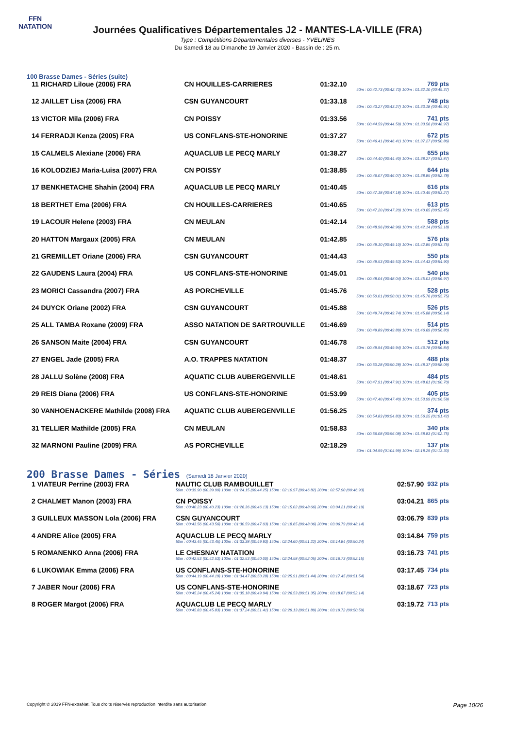FFN
NATATION
Journées Qualificatives Départementales J2 - MANTES-LA-VILLE (FRA)
Type : Compétitions Départementales diverses - YVELINES
Du Samedi 18 au Dimanche 19 Janvier 2020 - Bassin de : 25 m.
100 Brasse Dames - Séries (suite)
| 11 RICHARD Liloue (2006) FRA | CN HOUILLES-CARRIERES | 01:32.10 | 769 pts 50m : 00:42.73 (00:42.73) 100m : 01:32.10 (00:49.37) |
| 12 JAILLET Lisa (2006) FRA | CSN GUYANCOURT | 01:33.18 | 748 pts 50m : 00:43.27 (00:43.27) 100m : 01:33.18 (00:49.91) |
| 13 VICTOR Mila (2006) FRA | CN POISSY | 01:33.56 | 741 pts 50m : 00:44.59 (00:44.59) 100m : 01:33.56 (00:48.97) |
| 14 FERRADJI Kenza (2005) FRA | US CONFLANS-STE-HONORINE | 01:37.27 | 672 pts 50m : 00:46.41 (00:46.41) 100m : 01:37.27 (00:50.86) |
| 15 CALMELS Alexiane (2006) FRA | AQUACLUB LE PECQ MARLY | 01:38.27 | 655 pts 50m : 00:44.40 (00:44.40) 100m : 01:38.27 (00:53.87) |
| 16 KOLODZIEJ Maria-Luisa (2007) FRA | CN POISSY | 01:38.85 | 644 pts 50m : 00:46.07 (00:46.07) 100m : 01:38.85 (00:52.78) |
| 17 BENKHETACHE Shahin (2004) FRA | AQUACLUB LE PECQ MARLY | 01:40.45 | 616 pts 50m : 00:47.18 (00:47.18) 100m : 01:40.45 (00:53.27) |
| 18 BERTHET Ema (2006) FRA | CN HOUILLES-CARRIERES | 01:40.65 | 613 pts 50m : 00:47.20 (00:47.20) 100m : 01:40.65 (00:53.45) |
| 19 LACOUR Helene (2003) FRA | CN MEULAN | 01:42.14 | 588 pts 50m : 00:48.96 (00:48.96) 100m : 01:42.14 (00:53.18) |
| 20 HATTON Margaux (2005) FRA | CN MEULAN | 01:42.85 | 576 pts 50m : 00:49.10 (00:49.10) 100m : 01:42.85 (00:53.75) |
| 21 GREMILLET Oriane (2006) FRA | CSN GUYANCOURT | 01:44.43 | 550 pts 50m : 00:49.53 (00:49.53) 100m : 01:44.43 (00:54.90) |
| 22 GAUDENS Laura (2004) FRA | US CONFLANS-STE-HONORINE | 01:45.01 | 540 pts 50m : 00:48.04 (00:48.04) 100m : 01:45.01 (00:56.97) |
| 23 MORICI Cassandra (2007) FRA | AS PORCHEVILLE | 01:45.76 | 528 pts 50m : 00:50.01 (00:50.01) 100m : 01:45.76 (00:55.75) |
| 24 DUYCK Oriane (2002) FRA | CSN GUYANCOURT | 01:45.88 | 526 pts 50m : 00:49.74 (00:49.74) 100m : 01:45.88 (00:56.14) |
| 25 ALL TAMBA Roxane (2009) FRA | ASSO NATATION DE SARTROUVILLE | 01:46.69 | 514 pts 50m : 00:49.89 (00:49.89) 100m : 01:46.69 (00:56.80) |
| 26 SANSON Maite (2004) FRA | CSN GUYANCOURT | 01:46.78 | 512 pts 50m : 00:49.94 (00:49.94) 100m : 01:46.78 (00:56.84) |
| 27 ENGEL Jade (2005) FRA | A.O. TRAPPES NATATION | 01:48.37 | 488 pts 50m : 00:50.28 (00:50.28) 100m : 01:48.37 (00:58.09) |
| 28 JALLU Solène (2008) FRA | AQUATIC CLUB AUBERGENVILLE | 01:48.61 | 484 pts 50m : 00:47.91 (00:47.91) 100m : 01:48.61 (01:00.70) |
| 29 REIS Diana (2006) FRA | US CONFLANS-STE-HONORINE | 01:53.99 | 405 pts 50m : 00:47.40 (00:47.40) 100m : 01:53.99 (01:06.59) |
| 30 VANHOENACKERE Mathilde (2008) FRA | AQUATIC CLUB AUBERGENVILLE | 01:56.25 | 374 pts 50m : 00:54.83 (00:54.83) 100m : 01:56.25 (01:01.42) |
| 31 TELLIER Mathilde (2005) FRA | CN MEULAN | 01:58.83 | 340 pts 50m : 00:56.08 (00:56.08) 100m : 01:58.83 (01:02.75) |
| 32 MARNONI Pauline (2009) FRA | AS PORCHEVILLE | 02:18.29 | 137 pts 50m : 01:04.99 (01:04.99) 100m : 02:18.29 (01:13.30) |
200 Brasse Dames - Séries (Samedi 18 Janvier 2020)
| 1 VIATEUR Perrine (2003) FRA | NAUTIC CLUB RAMBOUILLET 50m : 00:39.90 (00:39.90) 100m : 01:24.15 (00:44.25) 150m : 02:10.97 (00:46.82) 200m : 02:57.90 (00:46.93) | 02:57.90 | 932 pts |
| 2 CHALMET Manon (2003) FRA | CN POISSY 50m : 00:40.23 (00:40.23) 100m : 01:26.36 (00:46.13) 150m : 02:15.02 (00:48.66) 200m : 03:04.21 (00:49.19) | 03:04.21 | 865 pts |
| 3 GUILLEUX MASSON Lola (2006) FRA | CSN GUYANCOURT 50m : 00:43.56 (00:43.56) 100m : 01:30.59 (00:47.03) 150m : 02:18.65 (00:48.06) 200m : 03:06.79 (00:48.14) | 03:06.79 | 839 pts |
| 4 ANDRE Alice (2005) FRA | AQUACLUB LE PECQ MARLY 50m : 00:43.45 (00:43.45) 100m : 01:33.38 (00:49.93) 150m : 02:24.60 (00:51.22) 200m : 03:14.84 (00:50.24) | 03:14.84 | 759 pts |
| 5 ROMANENKO Anna (2006) FRA | LE CHESNAY NATATION 50m : 00:42.53 (00:42.53) 100m : 01:32.53 (00:50.00) 150m : 02:24.58 (00:52.05) 200m : 03:16.73 (00:52.15) | 03:16.73 | 741 pts |
| 6 LUKOWIAK Emma (2006) FRA | US CONFLANS-STE-HONORINE 50m : 00:44.19 (00:44.19) 100m : 01:34.47 (00:50.28) 150m : 02:25.91 (00:51.44) 200m : 03:17.45 (00:51.54) | 03:17.45 | 734 pts |
| 7 JABER Nour (2006) FRA | US CONFLANS-STE-HONORINE 50m : 00:45.24 (00:45.24) 100m : 01:35.18 (00:49.94) 150m : 02:26.53 (00:51.35) 200m : 03:18.67 (00:52.14) | 03:18.67 | 723 pts |
| 8 ROGER Margot (2006) FRA | AQUACLUB LE PECQ MARLY 50m : 00:45.83 (00:45.83) 100m : 01:37.24 (00:51.41) 150m : 02:29.13 (00:51.89) 200m : 03:19.72 (00:50.59) | 03:19.72 | 713 pts |
Copyright © 2019 FFN-extraNat. Tous droits réservés reproduction interdite sans autorisation. Page 10/26